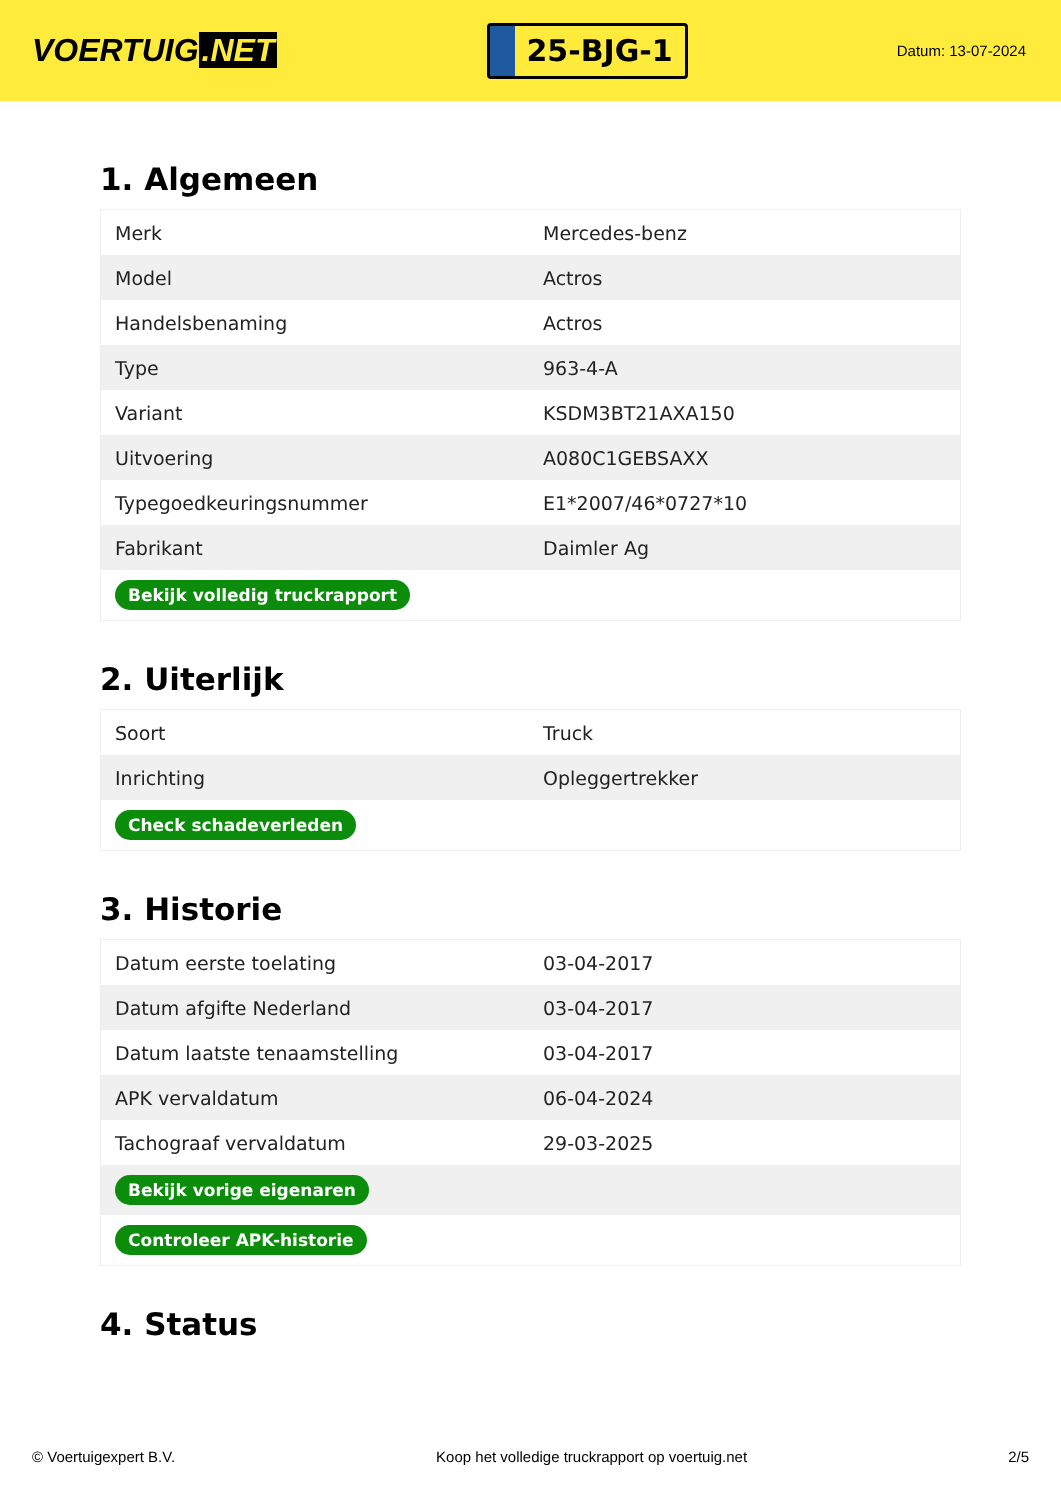VOERTUIG.NET
25-BJG-1
Datum: 13-07-2024
1. Algemeen
| Merk | Mercedes-benz |
| Model | Actros |
| Handelsbenaming | Actros |
| Type | 963-4-A |
| Variant | KSDM3BT21AXA150 |
| Uitvoering | A080C1GEBSAXX |
| Typegoedkeuringsnummer | E1*2007/46*0727*10 |
| Fabrikant | Daimler Ag |
| Bekijk volledig truckrapport | |
2. Uiterlijk
| Soort | Truck |
| Inrichting | Opleggertrekker |
| Check schadeverleden | |
3. Historie
| Datum eerste toelating | 03-04-2017 |
| Datum afgifte Nederland | 03-04-2017 |
| Datum laatste tenaamstelling | 03-04-2017 |
| APK vervaldatum | 06-04-2024 |
| Tachograaf vervaldatum | 29-03-2025 |
| Bekijk vorige eigenaren | |
| Controleer APK-historie | |
4. Status
© Voertuigexpert B.V. Koop het volledige truckrapport op voertuig.net 2/5